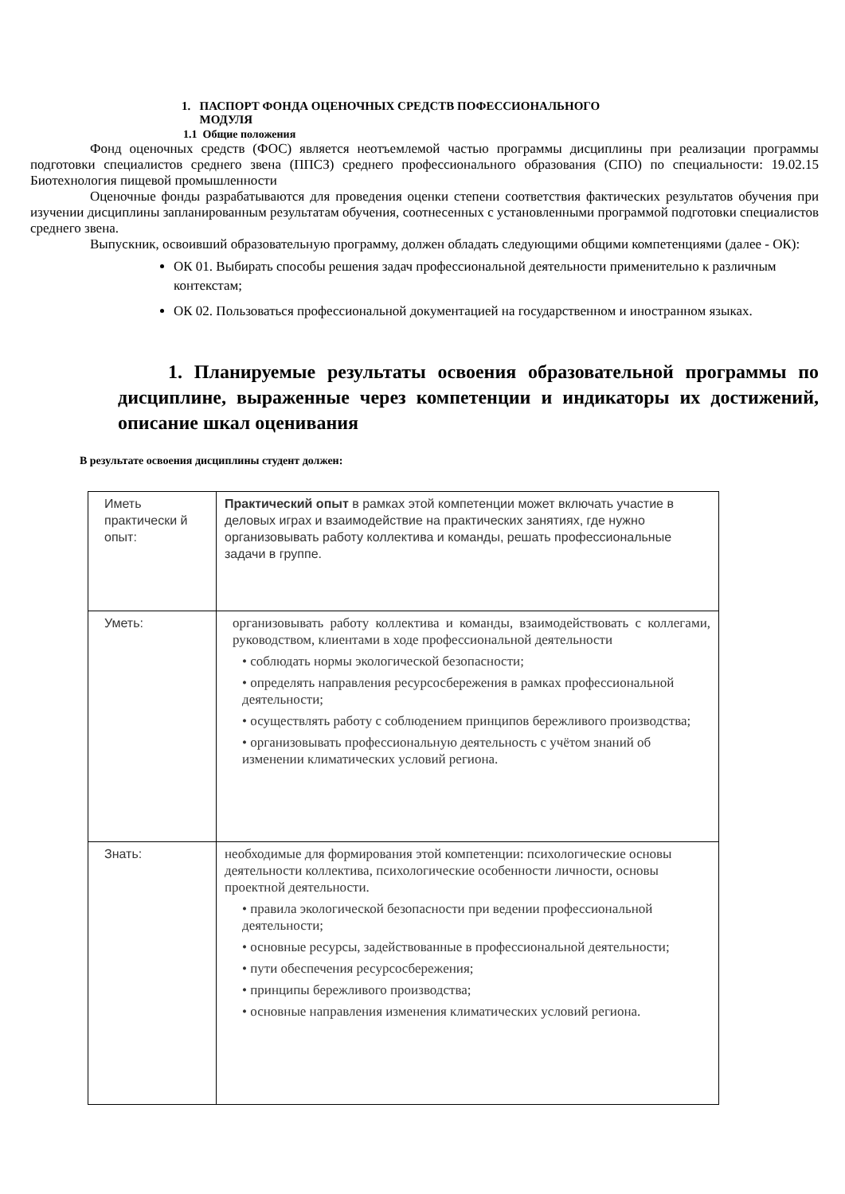1. ПАСПОРТ ФОНДА ОЦЕНОЧНЫХ СРЕДСТВ ПОФЕССИОНАЛЬНОГО
МОДУЛЯ
1.1 Общие положения
Фонд оценочных средств (ФОС) является неотъемлемой частью программы дисциплины при реализации программы подготовки специалистов среднего звена (ППСЗ) среднего профессионального образования (СПО) по специальности: 19.02.15 Биотехнология пищевой промышленности
Оценочные фонды разрабатываются для проведения оценки степени соответствия фактических результатов обучения при изучении дисциплины запланированным результатам обучения, соотнесенных с установленными программой подготовки специалистов среднего звена.
Выпускник, освоивший образовательную программу, должен обладать следующими общими компетенциями (далее - ОК):
ОК 01. Выбирать способы решения задач профессиональной деятельности применительно к различным контекстам;
ОК 02. Пользоваться профессиональной документацией на государственном и иностранном языках.
1. Планируемые результаты освоения образовательной программы по дисциплине, выраженные через компетенции и индикаторы их достижений, описание шкал оценивания
В результате освоения дисциплины студент должен:
| Иметь практически й опыт: | Практический опыт в рамках этой компетенции может включать участие в деловых играх и взаимодействие на практических занятиях, где нужно организовывать работу коллектива и команды, решать профессиональные задачи в группе. |
| Уметь: | организовывать работу коллектива и команды, взаимодействовать с коллегами, руководством, клиентами в ходе профессиональной деятельности • соблюдать нормы экологической безопасности; • определять направления ресурсосбережения в рамках профессиональной деятельности; • осуществлять работу с соблюдением принципов бережливого производства; • организовывать профессиональную деятельность с учётом знаний об изменении климатических условий региона. |
| Знать: | необходимые для формирования этой компетенции: психологические основы деятельности коллектива, психологические особенности личности, основы проектной деятельности. • правила экологической безопасности при ведении профессиональной деятельности; • основные ресурсы, задействованные в профессиональной деятельности; • пути обеспечения ресурсосбережения; • принципы бережливого производства; • основные направления изменения климатических условий региона. |